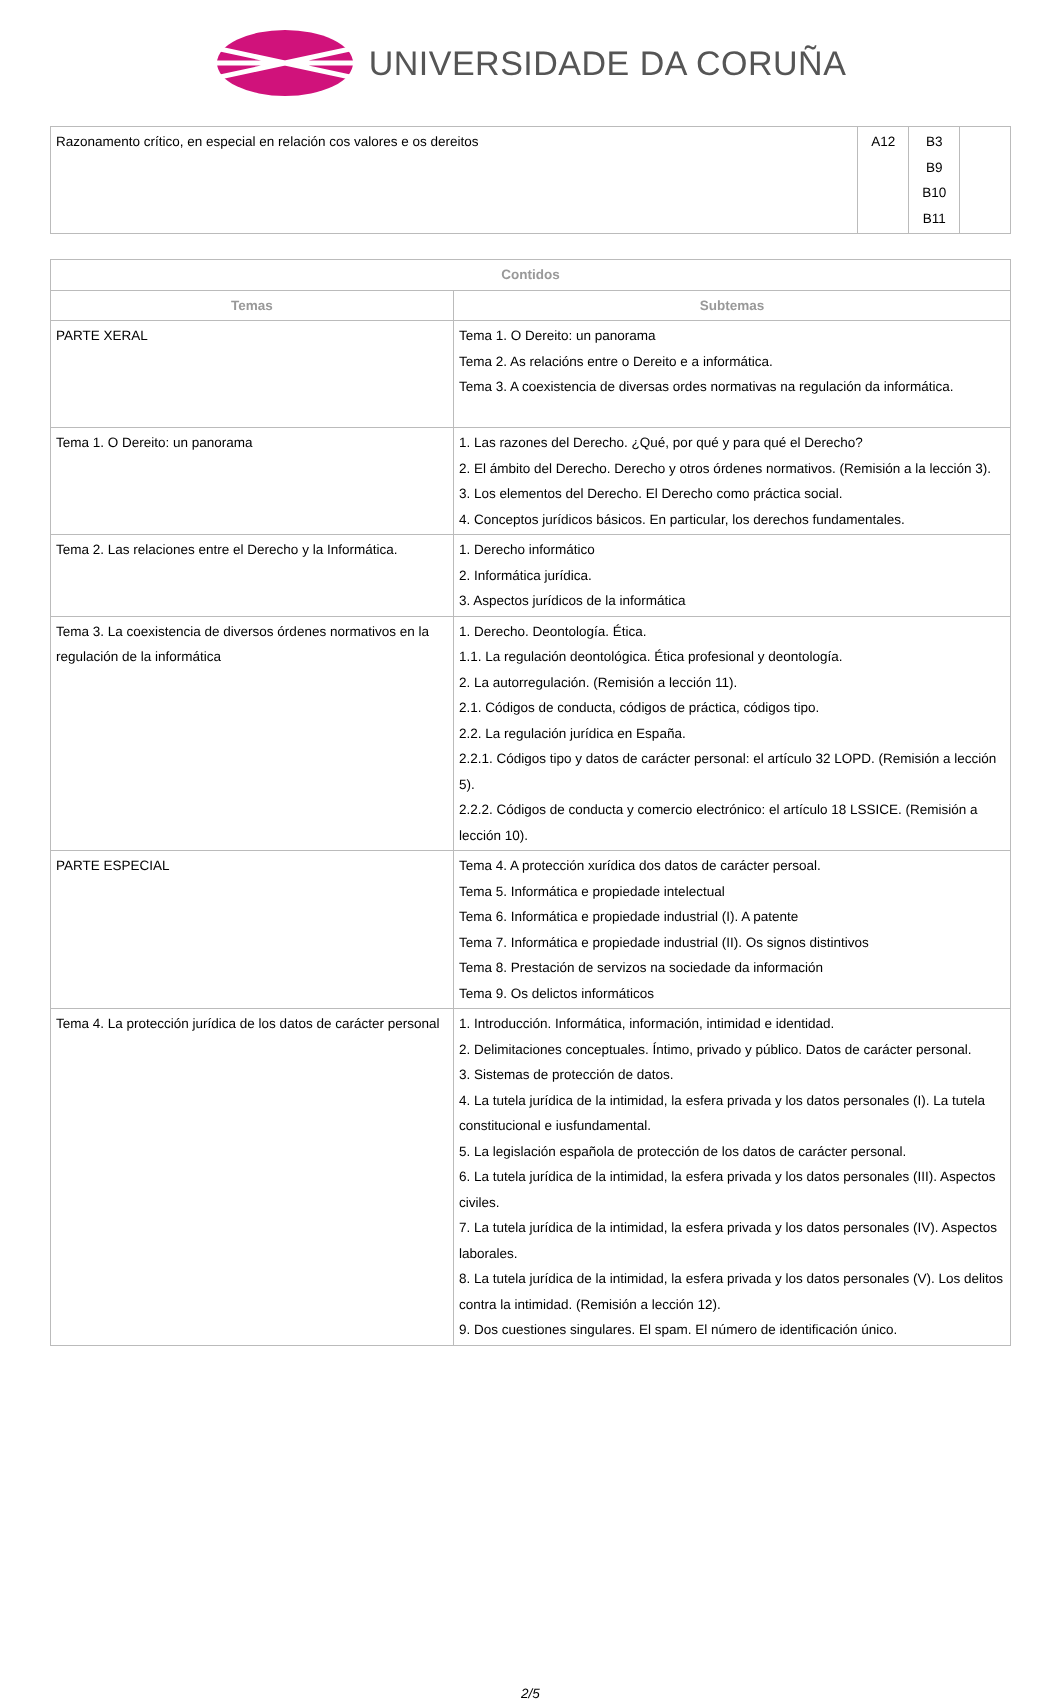UNIVERSIDADE DA CORUÑA
| Razonamento crítico, en especial en relación cos valores e os dereitos | A12 | B3 B9 B10 B11 | |
| Contidos | |
| --- | --- |
| Temas | Subtemas |
| PARTE XERAL | Tema 1. O Dereito: un panorama Tema 2. As relacións entre o Dereito e a informática. Tema 3. A coexistencia de diversas ordes normativas na regulación da informática. |
| Tema 1. O Dereito: un panorama | 1. Las razones del Derecho. ¿Qué, por qué y para qué el Derecho? 2. El ámbito del Derecho. Derecho y otros órdenes normativos. (Remisión a la lección 3). 3. Los elementos del Derecho. El Derecho como práctica social. 4. Conceptos jurídicos básicos. En particular, los derechos fundamentales. |
| Tema 2. Las relaciones entre el Derecho y la Informática. | 1. Derecho informático 2. Informática jurídica. 3. Aspectos jurídicos de la informática |
| Tema 3. La coexistencia de diversos órdenes normativos en la regulación de la informática | 1. Derecho. Deontología. Ética. 1.1. La regulación deontológica. Ética profesional y deontología. 2. La autorregulación. (Remisión a lección 11). 2.1. Códigos de conducta, códigos de práctica, códigos tipo. 2.2. La regulación jurídica en España. 2.2.1. Códigos tipo y datos de carácter personal: el artículo 32 LOPD. (Remisión a lección 5). 2.2.2. Códigos de conducta y comercio electrónico: el artículo 18 LSSICE. (Remisión a lección 10). |
| PARTE ESPECIAL | Tema 4. A protección xurídica dos datos de carácter persoal. Tema 5. Informática e propiedade intelectual Tema 6. Informática e propiedade industrial (I). A patente Tema 7. Informática e propiedade industrial (II). Os signos distintivos Tema 8. Prestación de servizos na sociedade da información Tema 9. Os delictos informáticos |
| Tema 4. La protección jurídica de los datos de carácter personal | 1. Introducción. Informática, información, intimidad e identidad. 2. Delimitaciones conceptuales. Íntimo, privado y público. Datos de carácter personal. 3. Sistemas de protección de datos. 4. La tutela jurídica de la intimidad, la esfera privada y los datos personales (I). La tutela constitucional e iusfundamental. 5. La legislación española de protección de los datos de carácter personal. 6. La tutela jurídica de la intimidad, la esfera privada y los datos personales (III). Aspectos civiles. 7. La tutela jurídica de la intimidad, la esfera privada y los datos personales (IV). Aspectos laborales. 8. La tutela jurídica de la intimidad, la esfera privada y los datos personales (V). Los delitos contra la intimidad. (Remisión a lección 12). 9. Dos cuestiones singulares. El spam. El número de identificación único. |
2/5